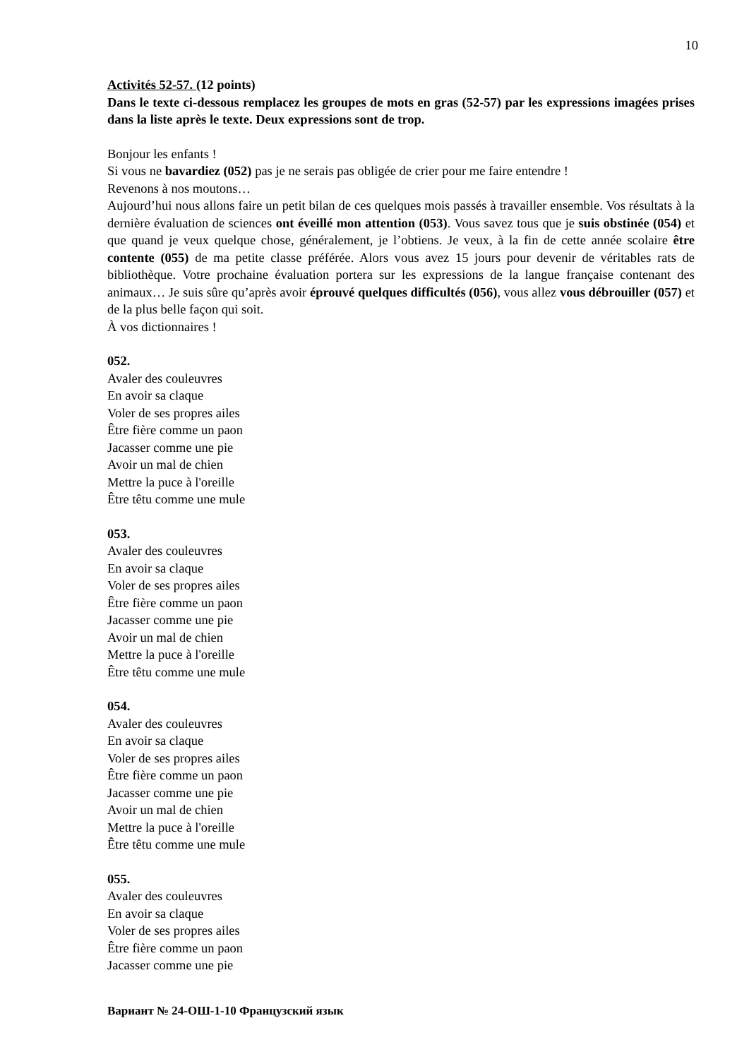10
Activités 52-57. (12 points)
Dans le texte ci-dessous remplacez les groupes de mots en gras (52-57) par les expressions imagées prises dans la liste après le texte. Deux expressions sont de trop.
Bonjour les enfants !
Si vous ne bavardiez (052) pas je ne serais pas obligée de crier pour me faire entendre !
Revenons à nos moutons…
Aujourd’hui nous allons faire un petit bilan de ces quelques mois passés à travailler ensemble. Vos résultats à la dernière évaluation de sciences ont éveillé mon attention (053). Vous savez tous que je suis obstinée (054) et que quand je veux quelque chose, généralement, je l’obtiens. Je veux, à la fin de cette année scolaire être contente (055) de ma petite classe préférée. Alors vous avez 15 jours pour devenir de véritables rats de bibliothèque. Votre prochaine évaluation portera sur les expressions de la langue française contenant des animaux… Je suis sûre qu’après avoir éprouvé quelques difficultés (056), vous allez vous débrouiller (057) et de la plus belle façon qui soit.
À vos dictionnaires !
052.
Avaler des couleuvres
En avoir sa claque
Voler de ses propres ailes
Être fière comme un paon
Jacasser comme une pie
Avoir un mal de chien
Mettre la puce à l'oreille
Être têtu comme une mule
053.
Avaler des couleuvres
En avoir sa claque
Voler de ses propres ailes
Être fière comme un paon
Jacasser comme une pie
Avoir un mal de chien
Mettre la puce à l'oreille
Être têtu comme une mule
054.
Avaler des couleuvres
En avoir sa claque
Voler de ses propres ailes
Être fière comme un paon
Jacasser comme une pie
Avoir un mal de chien
Mettre la puce à l'oreille
Être têtu comme une mule
055.
Avaler des couleuvres
En avoir sa claque
Voler de ses propres ailes
Être fière comme un paon
Jacasser comme une pie
Вариант № 24-ОШ-1-10 Французский язык